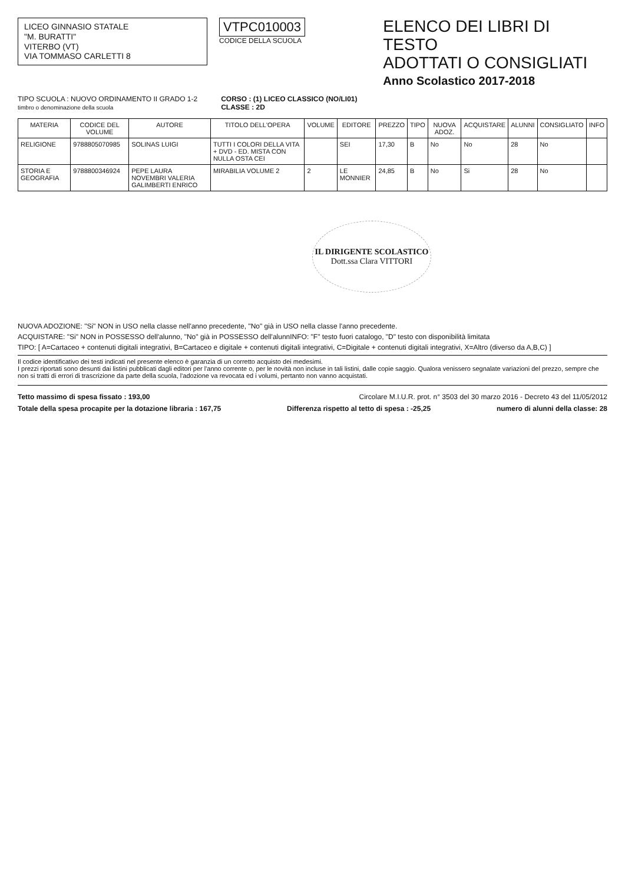LICEO GINNASIO STATALE
"M. BURATTI"
VITERBO (VT)
VIA TOMMASO CARLETTI 8
VTPC010003
CODICE DELLA SCUOLA
ELENCO DEI LIBRI DI TESTO
ADOTTATI O CONSIGLIATI
Anno Scolastico 2017-2018
TIPO SCUOLA : NUOVO ORDINAMENTO II GRADO 1-2
timbro o denominazione della scuola
CORSO : (1) LICEO CLASSICO (NO/LI01)
CLASSE : 2D
| MATERIA | CODICE DEL VOLUME | AUTORE | TITOLO DELL'OPERA | VOLUME | EDITORE | PREZZO | TIPO | NUOVA ADOZ. | ACQUISTARE | ALUNNI | CONSIGLIATO | INFO |
| --- | --- | --- | --- | --- | --- | --- | --- | --- | --- | --- | --- | --- |
| RELIGIONE | 9788805070985 | SOLINAS LUIGI | TUTTI I COLORI DELLA VITA + DVD - ED. MISTA CON NULLA OSTA CEI | | SEI | 17,30 | B | No | No | 28 | No | |
| STORIA E GEOGRAFIA | 9788800346924 | PEPE LAURA NOVEMBRI VALERIA GALIMBERTI ENRICO | MIRABILIA VOLUME 2 | 2 | LE MONNIER | 24,85 | B | No | Si | 28 | No | |
IL DIRIGENTE SCOLASTICO
Dott.ssa Clara VITTORI
NUOVA ADOZIONE: "Si" NON in USO nella classe nell'anno precedente, "No" già in USO nella classe l'anno precedente.
ACQUISTARE: "Si" NON in POSSESSO dell'alunno, "No" già in POSSESSO dell'alunnINFO: "F" testo fuori catalogo, "D" testo con disponibilità limitata
TIPO: [ A=Cartaceo + contenuti digitali integrativi, B=Cartaceo e digitale + contenuti digitali integrativi, C=Digitale + contenuti digitali integrativi, X=Altro (diverso da A,B,C) ]
Il codice identificativo dei testi indicati nel presente elenco è garanzia di un corretto acquisto dei medesimi.
I prezzi riportati sono desunti dai listini pubblicati dagli editori per l'anno corrente o, per le novità non incluse in tali listini, dalle copie saggio. Qualora venissero segnalate variazioni del prezzo, sempre che non si tratti di errori di trascrizione da parte della scuola, l'adozione va revocata ed i volumi, pertanto non vanno acquistati.
Tetto massimo di spesa fissato : 193,00 Circolare M.I.U.R. prot. n° 3503 del 30 marzo 2016 - Decreto 43 del 11/05/2012
Totale della spesa procapite per la dotazione libraria : 167,75 Differenza rispetto al tetto di spesa : -25,25 numero di alunni della classe: 28